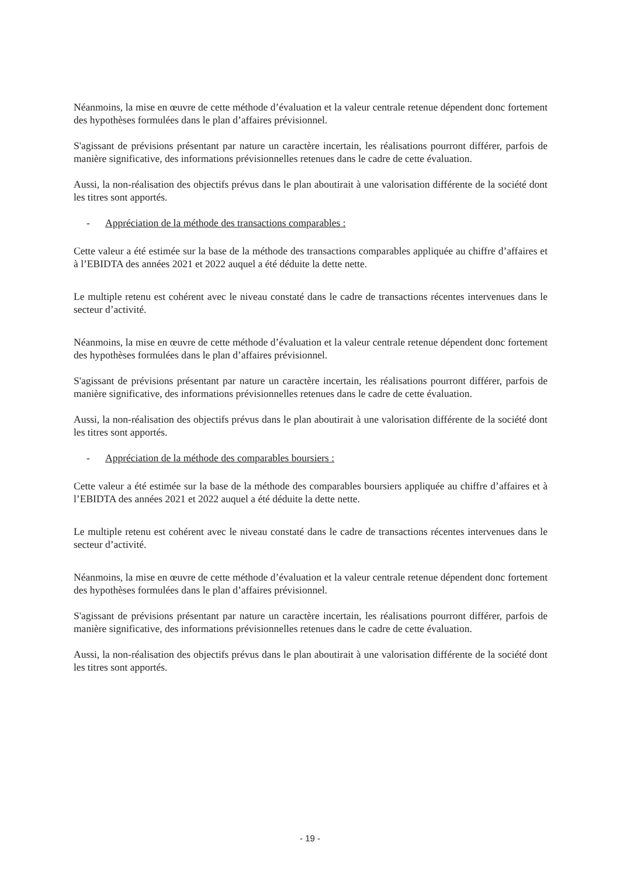Néanmoins, la mise en œuvre de cette méthode d’évaluation et la valeur centrale retenue dépendent donc fortement des hypothèses formulées dans le plan d’affaires prévisionnel.
S'agissant de prévisions présentant par nature un caractère incertain, les réalisations pourront différer, parfois de manière significative, des informations prévisionnelles retenues dans le cadre de cette évaluation.
Aussi, la non-réalisation des objectifs prévus dans le plan aboutirait à une valorisation différente de la société dont les titres sont apportés.
- Appréciation de la méthode des transactions comparables :
Cette valeur a été estimée sur la base de la méthode des transactions comparables appliquée au chiffre d’affaires et à l’EBIDTA des années 2021 et 2022 auquel a été déduite la dette nette.
Le multiple retenu est cohérent avec le niveau constaté dans le cadre de transactions récentes intervenues dans le secteur d’activité.
Néanmoins, la mise en œuvre de cette méthode d’évaluation et la valeur centrale retenue dépendent donc fortement des hypothèses formulées dans le plan d’affaires prévisionnel.
S'agissant de prévisions présentant par nature un caractère incertain, les réalisations pourront différer, parfois de manière significative, des informations prévisionnelles retenues dans le cadre de cette évaluation.
Aussi, la non-réalisation des objectifs prévus dans le plan aboutirait à une valorisation différente de la société dont les titres sont apportés.
- Appréciation de la méthode des comparables boursiers :
Cette valeur a été estimée sur la base de la méthode des comparables boursiers appliquée au chiffre d’affaires et à l’EBIDTA des années 2021 et 2022 auquel a été déduite la dette nette.
Le multiple retenu est cohérent avec le niveau constaté dans le cadre de transactions récentes intervenues dans le secteur d’activité.
Néanmoins, la mise en œuvre de cette méthode d’évaluation et la valeur centrale retenue dépendent donc fortement des hypothèses formulées dans le plan d’affaires prévisionnel.
S'agissant de prévisions présentant par nature un caractère incertain, les réalisations pourront différer, parfois de manière significative, des informations prévisionnelles retenues dans le cadre de cette évaluation.
Aussi, la non-réalisation des objectifs prévus dans le plan aboutirait à une valorisation différente de la société dont les titres sont apportés.
- 19 -